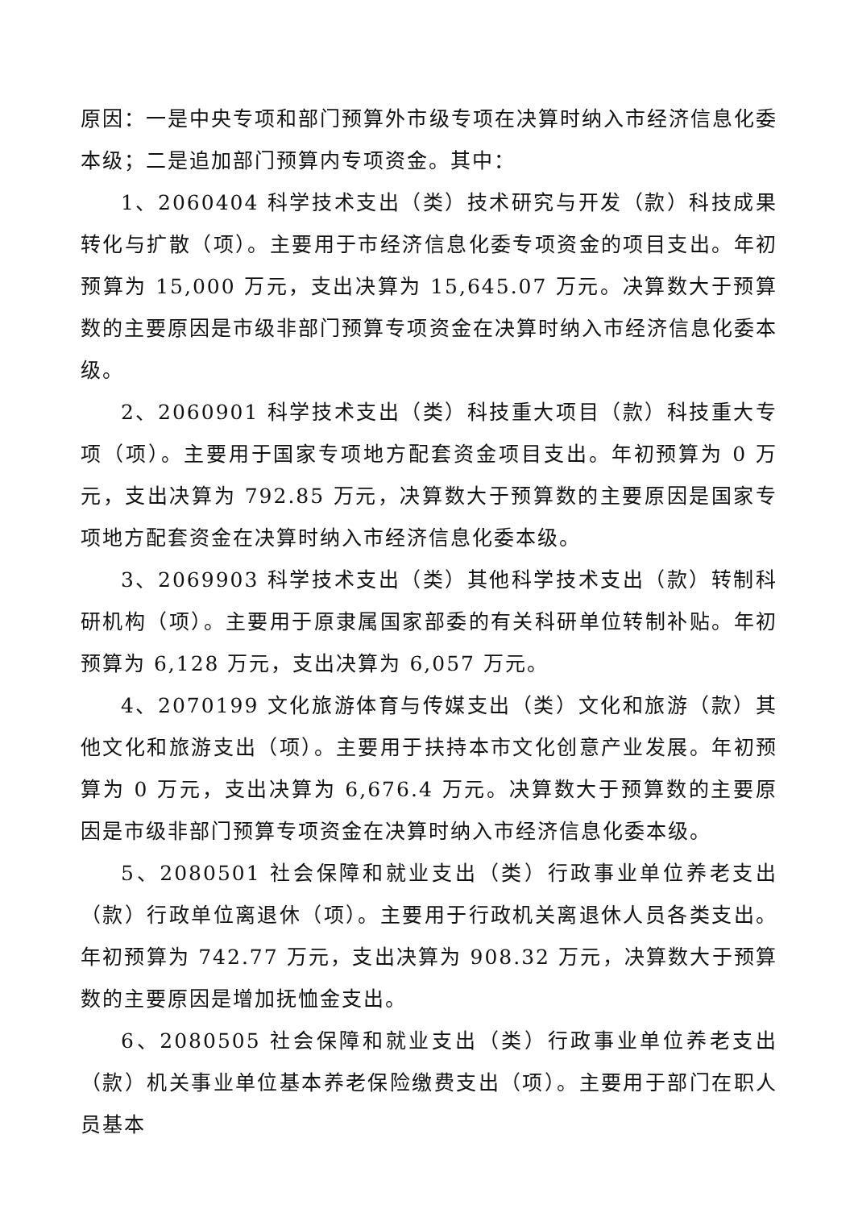原因：一是中央专项和部门预算外市级专项在决算时纳入市经济信息化委本级；二是追加部门预算内专项资金。其中：
1、2060404 科学技术支出（类）技术研究与开发（款）科技成果转化与扩散（项）。主要用于市经济信息化委专项资金的项目支出。年初预算为 15,000 万元，支出决算为 15,645.07 万元。决算数大于预算数的主要原因是市级非部门预算专项资金在决算时纳入市经济信息化委本级。
2、2060901 科学技术支出（类）科技重大项目（款）科技重大专项（项）。主要用于国家专项地方配套资金项目支出。年初预算为 0 万元，支出决算为 792.85 万元，决算数大于预算数的主要原因是国家专项地方配套资金在决算时纳入市经济信息化委本级。
3、2069903 科学技术支出（类）其他科学技术支出（款）转制科研机构（项）。主要用于原隶属国家部委的有关科研单位转制补贴。年初预算为 6,128 万元，支出决算为 6,057 万元。
4、2070199 文化旅游体育与传媒支出（类）文化和旅游（款）其他文化和旅游支出（项）。主要用于扶持本市文化创意产业发展。年初预算为 0 万元，支出决算为 6,676.4 万元。决算数大于预算数的主要原因是市级非部门预算专项资金在决算时纳入市经济信息化委本级。
5、2080501 社会保障和就业支出（类）行政事业单位养老支出（款）行政单位离退休（项）。主要用于行政机关离退休人员各类支出。年初预算为 742.77 万元，支出决算为 908.32 万元，决算数大于预算数的主要原因是增加抚恤金支出。
6、2080505 社会保障和就业支出（类）行政事业单位养老支出（款）机关事业单位基本养老保险缴费支出（项）。主要用于部门在职人员基本